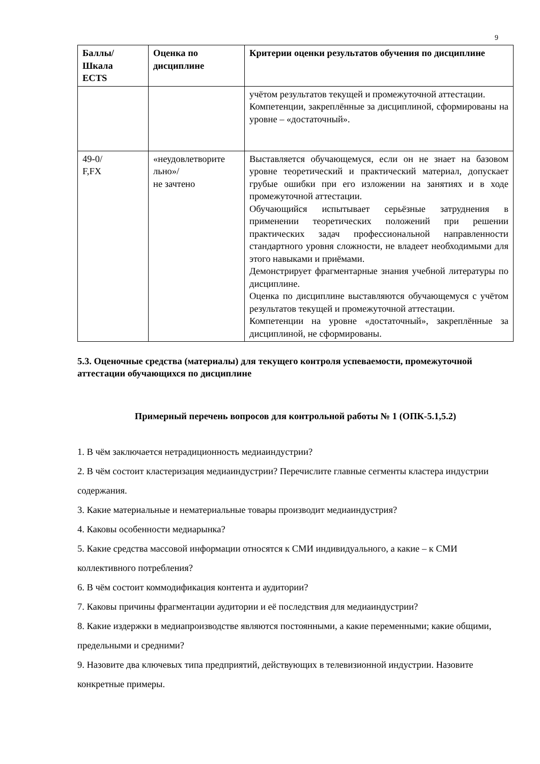9
| Баллы/ Шкала ECTS | Оценка по дисциплине | Критерии оценки результатов обучения по дисциплине |
| --- | --- | --- |
| | | учётом результатов текущей и промежуточной аттестации. Компетенции, закреплённые за дисциплиной, сформированы на уровне – «достаточный». |
| 49-0/ F,FX | «неудовлетворите льно»/ не зачтено | Выставляется обучающемуся, если он не знает на базовом уровне теоретический и практический материал, допускает грубые ошибки при его изложении на занятиях и в ходе промежуточной аттестации. Обучающийся испытывает серьёзные затруднения в применении теоретических положений при решении практических задач профессиональной направленности стандартного уровня сложности, не владеет необходимыми для этого навыками и приёмами. Демонстрирует фрагментарные знания учебной литературы по дисциплине. Оценка по дисциплине выставляются обучающемуся с учётом результатов текущей и промежуточной аттестации. Компетенции на уровне «достаточный», закреплённые за дисциплиной, не сформированы. |
5.3. Оценочные средства (материалы) для текущего контроля успеваемости, промежуточной аттестации обучающихся по дисциплине
Примерный перечень вопросов для контрольной работы № 1 (ОПК-5.1,5.2)
1. В чём заключается нетрадиционность медиаиндустрии?
2. В чём состоит кластеризация медиаиндустрии? Перечислите главные сегменты кластера индустрии содержания.
3. Какие материальные и нематериальные товары производит медиаиндустрия?
4. Каковы особенности медиарынка?
5. Какие средства массовой информации относятся к СМИ индивидуального, а какие – к СМИ коллективного потребления?
6. В чём состоит коммодификация контента и аудитории?
7. Каковы причины фрагментации аудитории и её последствия для медиаиндустрии?
8. Какие издержки в медиапроизводстве являются постоянными, а какие переменными; какие общими, предельными и средними?
9. Назовите два ключевых типа предприятий, действующих в телевизионной индустрии. Назовите конкретные примеры.